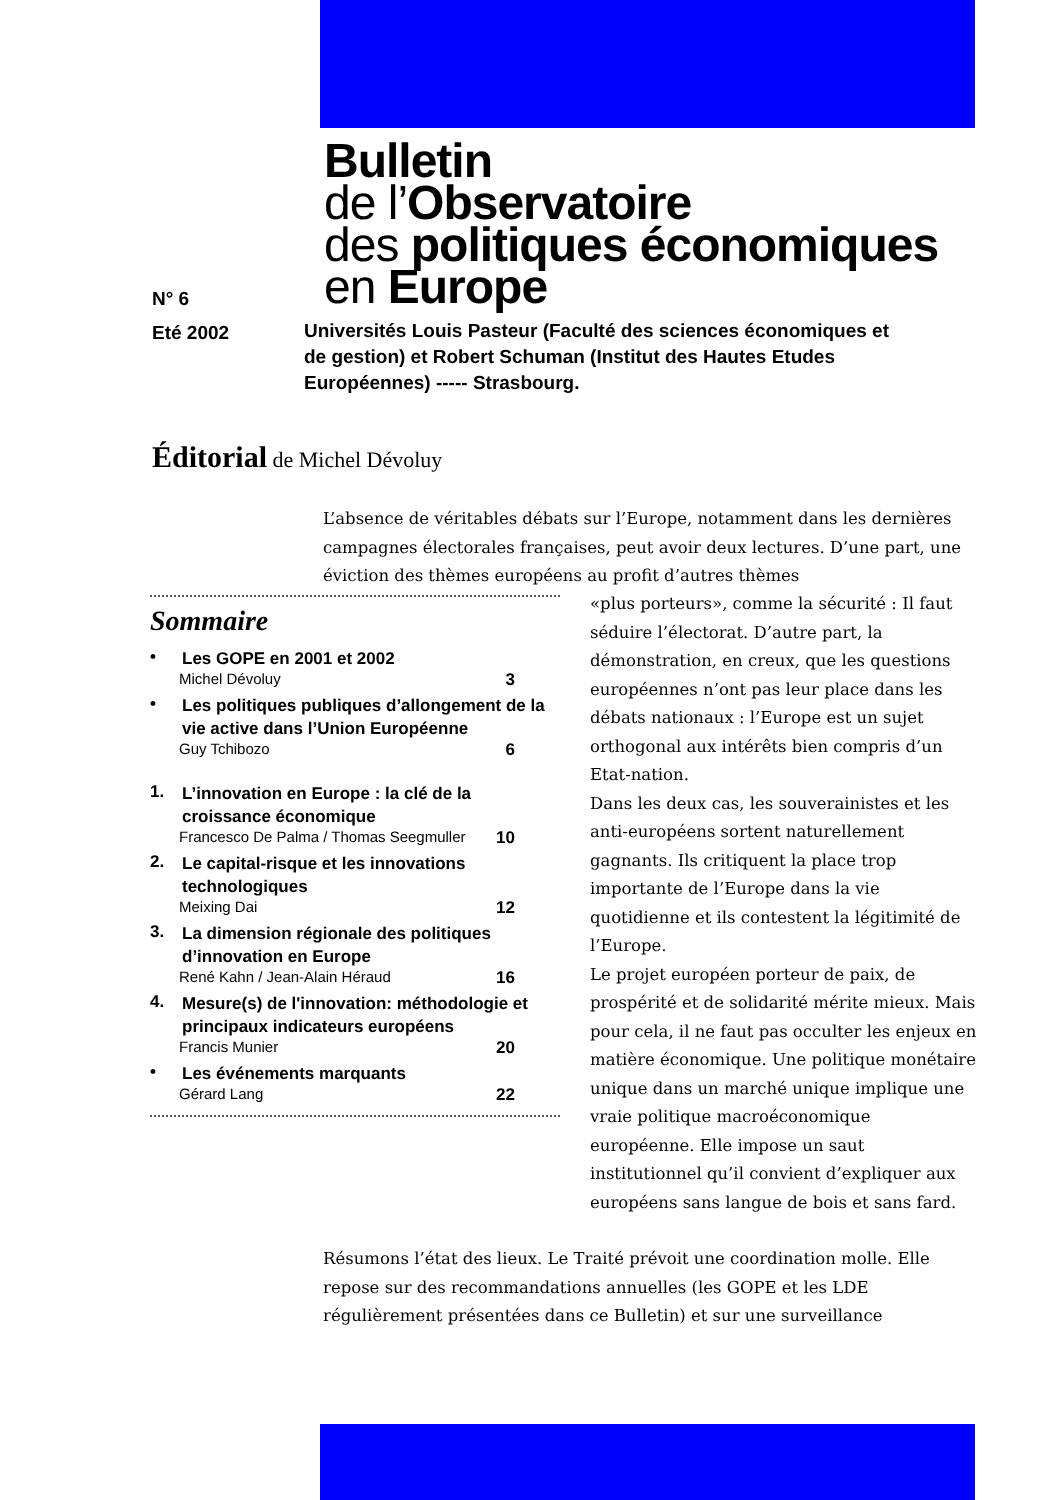N° 6
Eté 2002
Bulletin
de l’Observatoire
des politiques économiques
en Europe
Universités Louis Pasteur (Faculté des sciences économiques et de gestion) et Robert Schuman (Institut des Hautes Etudes Européennes) ----- Strasbourg.
Éditorial de Michel Dévoluy
L’absence de véritables débats sur l’Europe, notamment dans les dernières campagnes électorales françaises, peut avoir deux lectures. D’une part, une éviction des thèmes européens au profit d’autres thèmes
Sommaire
• Les GOPE en 2001 et 2002
Michel Dévoluy 3
• Les politiques publiques d’allongement de la vie active dans l’Union Européenne
Guy Tchibozo 6
1. L’innovation en Europe : la clé de la croissance économique
Francesco De Palma / Thomas Seegmuller 10
2. Le capital-risque et les innovations technologiques
Meixing Dai 12
3. La dimension régionale des politiques d’innovation en Europe
René Kahn / Jean-Alain Héraud 16
4. Mesure(s) de l'innovation: méthodologie et principaux indicateurs européens
Francis Munier 20
• Les événements marquants
Gérard Lang 22
«plus porteurs», comme la sécurité : Il faut séduire l’électorat. D’autre part, la démonstration, en creux, que les questions européennes n’ont pas leur place dans les débats nationaux : l’Europe est un sujet orthogonal aux intérêts bien compris d’un Etat-nation.
Dans les deux cas, les souverainistes et les anti-européens sortent naturellement gagnants. Ils critiquent la place trop importante de l’Europe dans la vie quotidienne et ils contestent la légitimité de l’Europe.
Le projet européen porteur de paix, de prospérité et de solidarité mérite mieux. Mais pour cela, il ne faut pas occulter les enjeux en matière économique. Une politique monétaire unique dans un marché unique implique une vraie politique macroéconomique européenne. Elle impose un saut institutionnel qu’il convient d’expliquer aux européens sans langue de bois et sans fard.
Résumons l’état des lieux. Le Traité prévoit une coordination molle. Elle repose sur des recommandations annuelles (les GOPE et les LDE régulièrement présentées dans ce Bulletin) et sur une surveillance